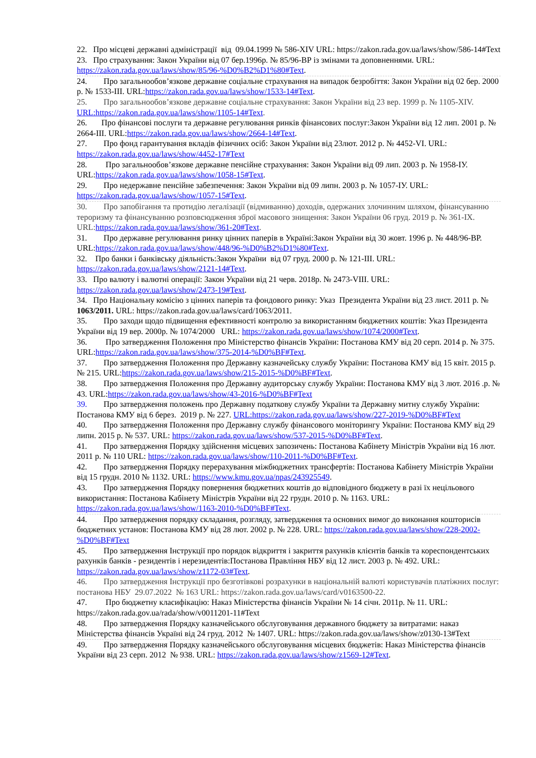22. Про місцеві державні адміністрації від 09.04.1999 № 586-XIV URL: https://zakon.rada.gov.ua/laws/show/586-14#Text
23. Про страхування: Закон України від 07 бер.1996р. № 85/96-ВР із змінами та доповненнями. URL: https://zakon.rada.gov.ua/laws/show/85/96-%D0%B2%D1%80#Text.
24. Про загальнообов’язкове державне соціальне страхування на випадок безробіття: Закон України від 02 бер. 2000 р. № 1533-III. URL:https://zakon.rada.gov.ua/laws/show/1533-14#Text.
25. Про загальнообов’язкове державне соціальне страхування: Закон України від 23 вер. 1999 р. № 1105-XIV. URL:https://zakon.rada.gov.ua/laws/show/1105-14#Text.
26. Про фінансові послуги та державне регулювання ринків фінансових послуг:Закон України від 12 лип. 2001 р. № 2664-III. URL:https://zakon.rada.gov.ua/laws/show/2664-14#Text.
27. Про фонд гарантування вкладів фізичних осіб: Закон України від 23лют. 2012 р. № 4452-VI. URL: https://zakon.rada.gov.ua/laws/show/4452-17#Text
28. Про загальнообов’язкове державне пенсійне страхування: Закон України від 09 лип. 2003 р. № 1958-IУ. URL:https://zakon.rada.gov.ua/laws/show/1058-15#Text.
29. Про недержавне пенсійне забезпечення: Закон України від 09 липн. 2003 р. № 1057-IУ. URL: https://zakon.rada.gov.ua/laws/show/1057-15#Text.
30. Про запобігання та протидію легалізації (відмиванню) доходів, одержаних злочинним шляхом, фінансуванню тероризму та фінансуванню розповсюдження зброї масового знищення: Закон України 06 груд. 2019 р. № 361-IX. URL:https://zakon.rada.gov.ua/laws/show/361-20#Text.
31. Про державне регулювання ринку цінних паперів в Україні:Закон України від 30 жовт. 1996 р. № 448/96-ВР. URL:https://zakon.rada.gov.ua/laws/show/448/96-%D0%B2%D1%80#Text.
32. Про банки і банківську діяльність:Закон України від 07 груд. 2000 р. № 121-III. URL: https://zakon.rada.gov.ua/laws/show/2121-14#Text.
33. Про валюту і валютні операції: Закон України від 21 черв. 2018р. № 2473-VIII. URL: https://zakon.rada.gov.ua/laws/show/2473-19#Text.
34. Про Національну комісію з цінних паперів та фондового ринку: Указ Президента України від 23 лист. 2011 р. № 1063/2011. URL: https://zakon.rada.gov.ua/laws/card/1063/2011.
35. Про заходи щодо підвищення ефективності контролю за використанням бюджетних коштів: Указ Президента України від 19 вер. 2000р. № 1074/2000 URL: https://zakon.rada.gov.ua/laws/show/1074/2000#Text.
36. Про затвердження Положення про Міністерство фінансів України: Постанова КМУ від 20 серп. 2014 р. № 375. URL:https://zakon.rada.gov.ua/laws/show/375-2014-%D0%BF#Text.
37. Про затвердження Положення про Державну казначейську службу України: Постанова КМУ від 15 квіт. 2015 р. № 215. URL:https://zakon.rada.gov.ua/laws/show/215-2015-%D0%BF#Text.
38. Про затвердження Положення про Державну аудиторську службу України: Постанова КМУ від 3 лют. 2016 .р. № 43. URL:https://zakon.rada.gov.ua/laws/show/43-2016-%D0%BF#Text
39. Про затвердження положень про Державну податкову службу України та Державну митну службу України: Постанова КМУ від 6 берез. 2019 р. № 227. URL:https://zakon.rada.gov.ua/laws/show/227-2019-%D0%BF#Text
40. Про затвердження Положення про Державну службу фінансового моніторингу України: Постанова КМУ від 29 липн. 2015 р. № 537. URL: https://zakon.rada.gov.ua/laws/show/537-2015-%D0%BF#Text.
41. Про затвердження Порядку здійснення місцевих запозичень: Постанова Кабінету Міністрів України від 16 лют. 2011 р. № 110 URL: https://zakon.rada.gov.ua/laws/show/110-2011-%D0%BF#Text.
42. Про затвердження Порядку перерахування міжбюджетних трансфертів: Постанова Кабінету Міністрів України від 15 грудн. 2010 № 1132. URL: https://www.kmu.gov.ua/npas/243925549.
43. Про затвердження Порядку повернення бюджетних коштів до відповідного бюджету в разі їх нецільового використання: Постанова Кабінету Міністрів України від 22 грудн. 2010 р. № 1163. URL: https://zakon.rada.gov.ua/laws/show/1163-2010-%D0%BF#Text.
44. Про затвердження порядку складання, розгляду, затвердження та основних вимог до виконання кошторисів бюджетних установ: Постанова КМУ від 28 лют. 2002 р. № 228. URL: https://zakon.rada.gov.ua/laws/show/228-2002-%D0%BF#Text
45. Про затвердження Інструкції про порядок відкриття і закриття рахунків клієнтів банків та кореспондентських рахунків банків - резидентів і нерезидентів:Постанова Правління НБУ від 12 лист. 2003 р. № 492. URL: https://zakon.rada.gov.ua/laws/show/z1172-03#Text.
46. Про затвердження Інструкції про безготівкові розрахунки в національній валюті користувачів платіжних послуг: постанова НБУ 29.07.2022 № 163 URL: https://zakon.rada.gov.ua/laws/card/v0163500-22.
47. Про бюджетну класифікацію: Наказ Міністерства фінансів України № 14 січн. 2011р. № 11. URL: https://zakon.rada.gov.ua/rada/show/v0011201-11#Text
48. Про затвердження Порядку казначейського обслуговування державного бюджету за витратами: наказ Міністерства фінансів Україні від 24 груд. 2012 № 1407. URL: https://zakon.rada.gov.ua/laws/show/z0130-13#Text
49. Про затвердження Порядку казначейського обслуговування місцевих бюджетів: Наказ Міністерства фінансів України від 23 серп. 2012 № 938. URL: https://zakon.rada.gov.ua/laws/show/z1569-12#Text.